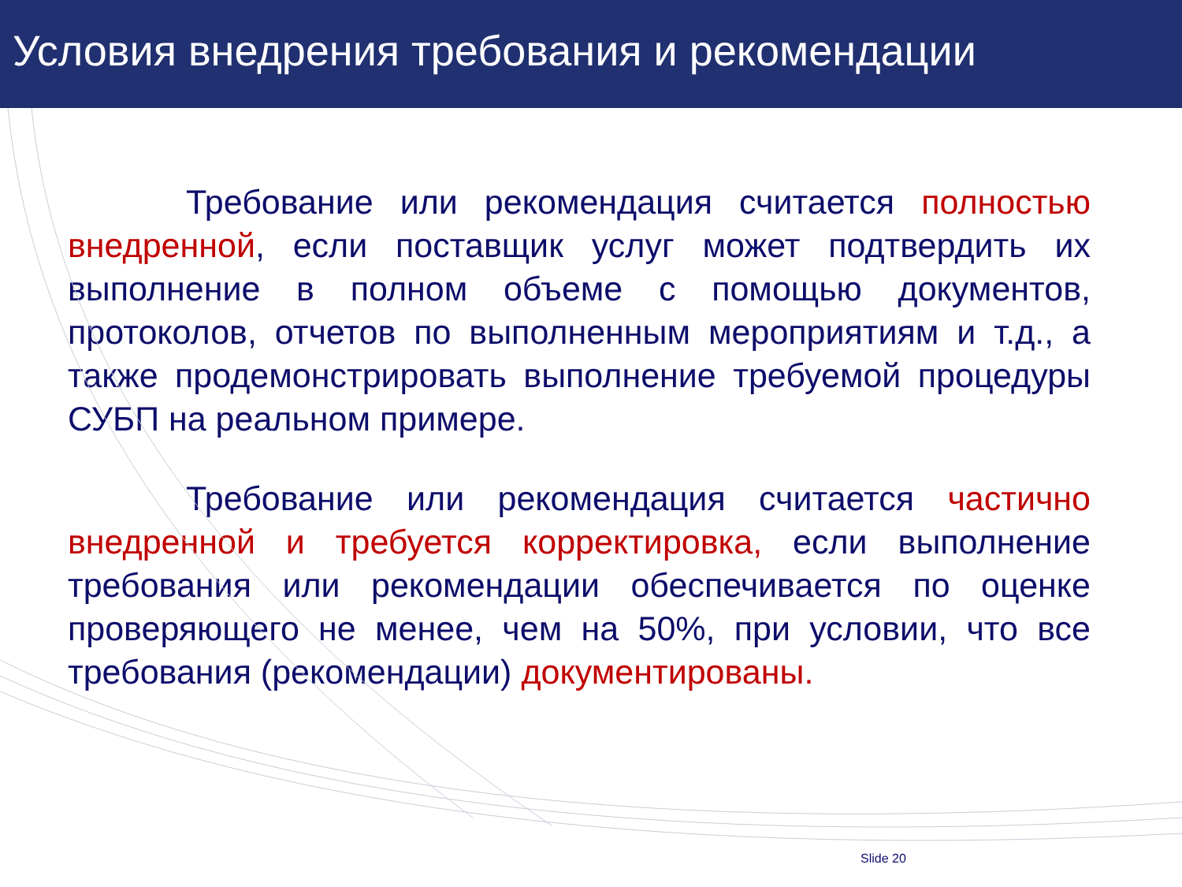Условия внедрения требования и рекомендации
Требование или рекомендация считается полностью внедренной, если поставщик услуг может подтвердить их выполнение в полном объеме с помощью документов, протоколов, отчетов по выполненным мероприятиям и т.д., а также продемонстрировать выполнение требуемой процедуры СУБП на реальном примере.
Требование или рекомендация считается частично внедренной и требуется корректировка, если выполнение требования или рекомендации обеспечивается по оценке проверяющего не менее, чем на 50%, при условии, что все требования (рекомендации) документированы.
Slide 20